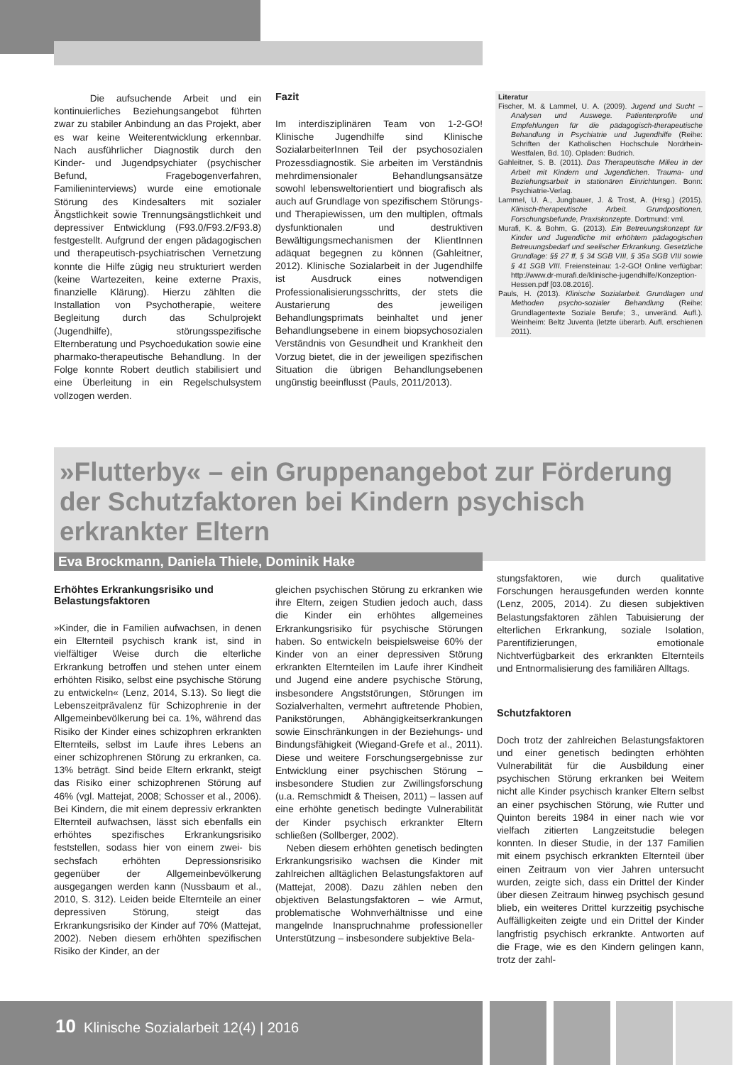Die aufsuchende Arbeit und ein kontinuierliches Beziehungsangebot führten zwar zu stabiler Anbindung an das Projekt, aber es war keine Weiterentwicklung erkennbar. Nach ausführlicher Diagnostik durch den Kinder- und Jugendpsychiater (psychischer Befund, Fragebogenverfahren, Familieninterviews) wurde eine emotionale Störung des Kindesalters mit sozialer Ängstlichkeit sowie Trennungsängstlichkeit und depressiver Entwicklung (F93.0/F93.2/F93.8) festgestellt. Aufgrund der engen pädagogischen und therapeutisch-psychiatrischen Vernetzung konnte die Hilfe zügig neu strukturiert werden (keine Wartezeiten, keine externe Praxis, finanzielle Klärung). Hierzu zählten die Installation von Psychotherapie, weitere Begleitung durch das Schulprojekt (Jugendhilfe), störungsspezifische Elternberatung und Psychoedukation sowie eine pharmako-therapeutische Behandlung. In der Folge konnte Robert deutlich stabilisiert und eine Überleitung in ein Regelschulsystem vollzogen werden.
Fazit
Im interdisziplinären Team von 1-2-GO! Klinische Jugendhilfe sind Klinische SozialarbeiterInnen Teil der psychosozialen Prozessdiagnostik. Sie arbeiten im Verständnis mehrdimensionaler Behandlungsansätze sowohl lebensweltorientiert und biografisch als auch auf Grundlage von spezifischem Störungs- und Therapiewissen, um den multiplen, oftmals dysfunktionalen und destruktiven Bewältigungsmechanismen der KlientInnen adäquat begegnen zu können (Gahleitner, 2012). Klinische Sozialarbeit in der Jugendhilfe ist Ausdruck eines notwendigen Professionalisierungsschritts, der stets die Austarierung des jeweiligen Behandlungsprimats beinhaltet und jener Behandlungsebene in einem biopsychosozialen Verständnis von Gesundheit und Krankheit den Vorzug bietet, die in der jeweiligen spezifischen Situation die übrigen Behandlungsebenen ungünstig beeinflusst (Pauls, 2011/2013).
Literatur
Fischer, M. & Lammel, U. A. (2009). Jugend und Sucht – Analysen und Auswege. Patientenprofile und Empfehlungen für die pädagogisch-therapeutische Behandlung in Psychiatrie und Jugendhilfe (Reihe: Schriften der Katholischen Hochschule Nordrhein-Westfalen, Bd. 10). Opladen: Budrich.
Gahleitner, S. B. (2011). Das Therapeutische Milieu in der Arbeit mit Kindern und Jugendlichen. Trauma- und Beziehungsarbeit in stationären Einrichtungen. Bonn: Psychiatrie-Verlag.
Lammel, U. A., Jungbauer, J. & Trost, A. (Hrsg.) (2015). Klinisch-therapeutische Arbeit. Grundpositionen, Forschungsbefunde, Praxiskonzepte. Dortmund: vml.
Murafi, K. & Bohm, G. (2013). Ein Betreuungskonzept für Kinder und Jugendliche mit erhöhtem pädagogischen Betreuungsbedarf und seelischer Erkrankung. Gesetzliche Grundlage: §§ 27 ff, § 34 SGB VIII, § 35a SGB VIII sowie § 41 SGB VIII. Freiensteinau: 1-2-GO! Online verfügbar: http://www.dr-murafi.de/klinische-jugendhilfe/Konzeption-Hessen.pdf [03.08.2016].
Pauls, H. (2013). Klinische Sozialarbeit. Grundlagen und Methoden psycho-sozialer Behandlung (Reihe: Grundlagentexte Soziale Berufe; 3., unveränd. Aufl.). Weinheim: Beltz Juventa (letzte überarb. Aufl. erschienen 2011).
»Flutterby« – ein Gruppenangebot zur Förderung der Schutzfaktoren bei Kindern psychisch erkrankter Eltern
Eva Brockmann, Daniela Thiele, Dominik Hake
Erhöhtes Erkrankungsrisiko und Belastungsfaktoren
»Kinder, die in Familien aufwachsen, in denen ein Elternteil psychisch krank ist, sind in vielfältiger Weise durch die elterliche Erkrankung betroffen und stehen unter einem erhöhten Risiko, selbst eine psychische Störung zu entwickeln« (Lenz, 2014, S.13). So liegt die Lebenszeitprävalenz für Schizophrenie in der Allgemeinbevölkerung bei ca. 1%, während das Risiko der Kinder eines schizophren erkrankten Elternteils, selbst im Laufe ihres Lebens an einer schizophrenen Störung zu erkranken, ca. 13% beträgt. Sind beide Eltern erkrankt, steigt das Risiko einer schizophrenen Störung auf 46% (vgl. Mattejat, 2008; Schosser et al., 2006). Bei Kindern, die mit einem depressiv erkrankten Elternteil aufwachsen, lässt sich ebenfalls ein erhöhtes spezifisches Erkrankungsrisiko feststellen, sodass hier von einem zwei- bis sechsfach erhöhten Depressionsrisiko gegenüber der Allgemeinbevölkerung ausgegangen werden kann (Nussbaum et al., 2010, S. 312). Leiden beide Elternteile an einer depressiven Störung, steigt das Erkrankungsrisiko der Kinder auf 70% (Mattejat, 2002). Neben diesem erhöhten spezifischen Risiko der Kinder, an der
gleichen psychischen Störung zu erkranken wie ihre Eltern, zeigen Studien jedoch auch, dass die Kinder ein erhöhtes allgemeines Erkrankungsrisiko für psychische Störungen haben. So entwickeln beispielsweise 60% der Kinder von an einer depressiven Störung erkrankten Elternteilen im Laufe ihrer Kindheit und Jugend eine andere psychische Störung, insbesondere Angststörungen, Störungen im Sozialverhalten, vermehrt auftretende Phobien, Panikstörungen, Abhängigkeitserkrankungen sowie Einschränkungen in der Beziehungs- und Bindungsfähigkeit (Wiegand-Grefe et al., 2011). Diese und weitere Forschungsergebnisse zur Entwicklung einer psychischen Störung – insbesondere Studien zur Zwillingsforschung (u.a. Remschmidt & Theisen, 2011) – lassen auf eine erhöhte genetisch bedingte Vulnerabilität der Kinder psychisch erkrankter Eltern schließen (Sollberger, 2002).
Neben diesem erhöhten genetisch bedingten Erkrankungsrisiko wachsen die Kinder mit zahlreichen alltäglichen Belastungsfaktoren auf (Mattejat, 2008). Dazu zählen neben den objektiven Belastungsfaktoren – wie Armut, problematische Wohnverhältnisse und eine mangelnde Inanspruchnahme professioneller Unterstützung – insbesondere subjektive Bela-
stungsfaktoren, wie durch qualitative Forschungen herausgefunden werden konnte (Lenz, 2005, 2014). Zu diesen subjektiven Belastungsfaktoren zählen Tabuisierung der elterlichen Erkrankung, soziale Isolation, Parentifizierungen, emotionale Nichtverfügbarkeit des erkrankten Elternteils und Entnormalisierung des familiären Alltags.
Schutzfaktoren
Doch trotz der zahlreichen Belastungsfaktoren und einer genetisch bedingten erhöhten Vulnerabilität für die Ausbildung einer psychischen Störung erkranken bei Weitem nicht alle Kinder psychisch kranker Eltern selbst an einer psychischen Störung, wie Rutter und Quinton bereits 1984 in einer nach wie vor vielfach zitierten Langzeitstudie belegen konnten. In dieser Studie, in der 137 Familien mit einem psychisch erkrankten Elternteil über einen Zeitraum von vier Jahren untersucht wurden, zeigte sich, dass ein Drittel der Kinder über diesen Zeitraum hinweg psychisch gesund blieb, ein weiteres Drittel kurzzeitig psychische Auffälligkeiten zeigte und ein Drittel der Kinder langfristig psychisch erkrankte. Antworten auf die Frage, wie es den Kindern gelingen kann, trotz der zahl-
10 Klinische Sozialarbeit 12(4) | 2016